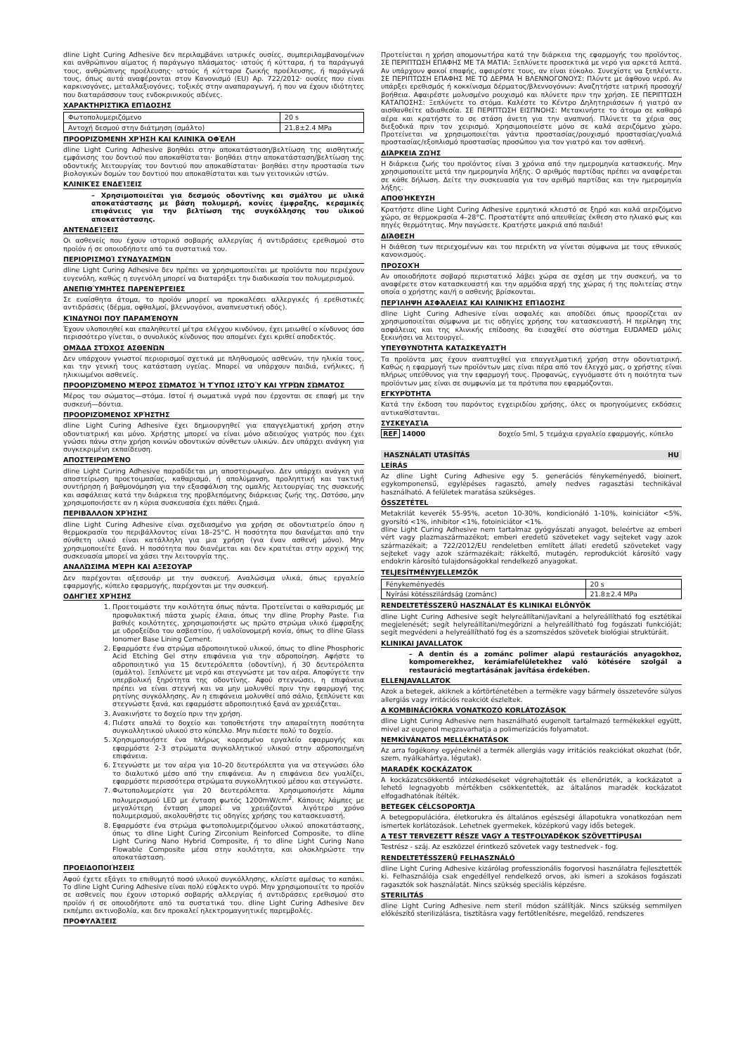dline Light Curing Adhesive δεν περιλαμβάνει ιατρικές ουσίες, συμπεριλαμβανομένων και ανθρώπινου αίματος ή παράγωγο πλάσματος· ιστούς ή κύτταρα, ή τα παράγωγά τους, ανθρώπινης προέλευσης· ιστούς ή κύτταρα ζωικής προέλευσης, ή παράγωγά τους, όπως αυτά αναφέρονται στον Κανονισμό (EU) Αρ. 722/2012· ουσίες που είναι καρκινογόνες, μεταλλαξιογόνες, τοξικές στην αναπαραγωγή, ή που να έχουν ιδιότητες που διαταράσσουν τους ενδοκρινικούς αδένες.
ΧΑΡΑΚΤΗΡΙΣΤΙΚΆ ΕΠΊΔΟΣΗΣ
| Φωτοπολυμεριζόμενο | 20 s |
| Αντοχή δεσμού στην διάτμηση (σμάλτο) | 21.8±2.4 MPa |
ΠΡΟΟΡΙΖΌΜΕΝΗ ΧΡΉΣΗ ΚΑΙ ΚΛΙΝΙΚΆ ΟΦΈΛΗ
dline Light Curing Adhesive βοηθάει στην αποκατάσταση/βελτίωση της αισθητικής εμφάνισης του δοντιού που αποκαθίσταται· βοηθάει στην αποκατάσταση/βελτίωση της οδοντικής λειτουργίας του δοντιού που αποκαθίσταται· βοηθάει στην προστασία των βιολογικών δομών του δοντιού που αποκαθίσταται και των γειτονικών ιστών.
ΚΛΙΝΙΚΈΣ ΕΝΔΕΊΞΕΙΣ
– Χρησιμοποιείται για δεσμούς οδοντίνης και σμάλτου με υλικά αποκατάστασης με βάση πολυμερή, κονίες έμφραξης, κεραμικές επιφάνειες για την βελτίωση της συγκόλλησης του υλικού αποκατάστασης.
ΑΝΤΕΝΔΕΊΞΕΙΣ
Οι ασθενείς που έχουν ιστορικό σοβαρής αλλεργίας ή αντιδράσεις ερεθισμού στο προϊόν ή σε οποιοδήποτε από τα συστατικά του.
ΠΕΡΙΟΡΙΣΜΟΊ ΣΥΝΔΥΑΣΜΏΝ
dline Light Curing Adhesive δεν πρέπει να χρησιμοποιείται με προϊόντα που περιέχουν ευγενόλη, καθώς η ευγενόλη μπορεί να διαταράξει την διαδικασία του πολυμερισμού.
ΑΝΕΠΙΘΎΜΗΤΕΣ ΠΑΡΕΝΈΡΓΕΙΕΣ
Σε ευαίσθητα άτομα, το προϊόν μπορεί να προκαλέσει αλλεργικές ή ερεθιστικές αντιδράσεις (δέρμα, οφθαλμοί, βλεννογόνοι, αναπνευστική οδός).
ΚΊΝΔΥΝΟΙ ΠΟΥ ΠΑΡΑΜΈΝΟΥΝ
Έχουν υλοποιηθεί και επαληθευτεί μέτρα ελέγχου κινδύνου, έχει μειωθεί ο κίνδυνος όσο περισσότερο γίνεται, ο συνολικός κίνδυνος που απομένει έχει κριθεί αποδεκτός.
ΟΜΆΔΑ ΣΤΌΧΟΣ ΑΣΘΕΝΏΝ
Δεν υπάρχουν γνωστοί περιορισμοί σχετικά με πληθυσμούς ασθενών, την ηλικία τους, και την γενική τους κατάσταση υγείας. Μπορεί να υπάρχουν παιδιά, ενήλικες, ή ηλικιωμένοι ασθενείς.
ΠΡΟΟΡΙΖΌΜΕΝΟ ΜΈΡΟΣ ΣΏΜΑΤΟΣ Ή ΤΎΠΟΣ ΙΣΤΟΎ ΚΑΙ ΥΓΡΏΝ ΣΏΜΑΤΟΣ
Μέρος του σώματος—στόμα. Ιστοί ή σωματικά υγρά που έρχονται σε επαφή με την συσκευή—δόντια.
ΠΡΟΟΡΙΖΌΜΕΝΟΣ ΧΡΉΣΤΗΣ
dline Light Curing Adhesive έχει δημιουργηθεί για επαγγελματική χρήση στην οδοντιατρική και μόνο. Χρήστης μπορεί να είναι μόνο αδειούχος γιατρός που έχει γνώσει πάνω στην χρήση κοινών οδοντικών σύνθετων υλικών. Δεν υπάρχει ανάγκη για συγκεκριμένη εκπαίδευση.
ΑΠΟΣΤΕΙΡΩΜΈΝΟ
dline Light Curing Adhesive παραδίδεται μη αποστειρωμένο. Δεν υπάρχει ανάγκη για αποστείρωση προετοιμασίας, καθαρισμό, ή απολύμανση, προληπτική και τακτική συντήρηση ή βαθμονόμηση για την εξασφάλιση της ομαλής λειτουργίας της συσκευής και ασφάλειας κατά την διάρκεια της προβλεπόμενης διάρκειας ζωής της. Ωστόσο, μην χρησιμοποιήσετε αν η κύρια συσκευασία έχει πάθει ζημιά.
ΠΕΡΙΒΆΛΛΟΝ ΧΡΉΣΗΣ
dline Light Curing Adhesive είναι σχεδιασμένο για χρήση σε οδοντιατρείο όπου η θερμοκρασία του περιβάλλοντος είναι 18–25°C. Η ποσότητα που διανέμεται από την σύνθετη υλικό είναι κατάλληλη για μια χρήση (για έναν ασθενή μόνο). Μην χρησιμοποιείτε ξανά. Η ποσότητα που διανέμεται και δεν κρατιέται στην αρχική της συσκευασία μπορεί να χάσει την λειτουργία της.
ΑΝΑΛΏΣΙΜΑ ΜΈΡΗ ΚΑΙ ΑΞΕΣΟΥΆΡ
Δεν παρέχονται αξεσουάρ με την συσκευή. Αναλώσιμα υλικά, όπως εργαλείο εφαρμογής, κύπελο εφαρμογής, παρέχονται με την συσκευή.
ΟΔΗΓΊΕΣ ΧΡΉΣΗΣ
1. Προετοιμάστε την κοιλότητα όπως πάντα. Προτείνεται ο καθαρισμός με προφυλακτική πάστα χωρίς έλαια, όπως την dline Prophy Paste. Για βαθιές κοιλότητες, χρησιμοποιήστε ως πρώτο στρώμα υλικό έμφραξης με υδροξείδιο του ασβεστίου, ή υαλοϊονομερή κονία, όπως το dline Glass Ionomer Base Lining Cement.
2. Εφαρμόστε ένα στρώμα αδροποιητικού υλικού, όπως το dline Phosphoric Acid Etching Gel στην επιφάνεια για την αδροποίηση. Αφήστε το αδροποιητικό για 15 δευτερόλεπτα (οδοντίνη), ή 30 δευτερόλεπτα (σμάλτο). Ξεπλύνετε με νερό και στεγνώστε με τον αέρα. Αποφύγετε την υπερβολική ξηρότητα της οδοντίνης. Αφού στεγνώσει, η επιφάνεια πρέπει να είναι στεγνή και να μην μολυνθεί πριν την εφαρμογή της ρητίνης συγκόλλησης. Αν η επιφάνεια μολυνθεί από σάλιο, ξεπλύνετε και στεγνώστε ξανά, και εφαρμόστε αδροποιητικό ξανά αν χρειάζεται.
3. Ανακινήστε το δοχείο πριν την χρήση.
4. Πιέστε απαλά το δοχείο και τοποθετήστε την απαραίτητη ποσότητα συγκολλητικού υλικού στο κύπελλο. Μην πιέσετε πολύ το δοχείο.
5. Χρησιμοποιήστε ένα πλήρως κορεσμένο εργαλείο εφαρμογής και εφαρμόστε 2-3 στρώματα συγκολλητικού υλικού στην αδροποιημένη επιφάνεια.
6. Στεγνώστε με τον αέρα για 10–20 δευτερόλεπτα για να στεγνώσει όλο το διαλυτικό μέσο από την επιφάνεια. Αν η επιφάνεια δεν γυαλίζει, εφαρμόστε περισσότερα στρώματα συγκολλητικού μέσου και στεγνώστε.
7. Φωτοπολυμερίστε για 20 δευτερόλεπτα. Χρησιμοποιήστε λάμπα πολυμερισμού LED με ένταση φωτός 1200mW/cm<sup>2</sup>. Κάποιες λάμπες με μεγαλύτερη ένταση μπορεί να χρειάζονται λιγότερο χρόνο πολυμερισμού, ακολουθήστε τις οδηγίες χρήσης του κατασκευαστή.
8. Εφαρμόστε ένα στρώμα φωτοπολυμεριζόμενου υλικού αποκατάστασης, όπως το dline Light Curing Zirconium Reinforced Composite, το dline Light Curing Nano Hybrid Composite, ή το dline Light Curing Nano Flowable Composite μέσα στην κοιλότητα, και ολοκληρώστε την αποκατάσταση.
ΠΡΟΕΙΔΟΠΟΙΉΣΕΙΣ
Αφού έχετε εξάγει το επιθυμητό ποσό υλικού συγκόλλησης, κλείστε αμέσως το καπάκι. Το dline Light Curing Adhesive είναι πολύ εύφλεκτο υγρό. Μην χρησιμοποιείτε το προϊόν σε ασθενείς που έχουν ιστορικό σοβαρής αλλεργίας ή αντιδράσεις ερεθισμού στο προϊόν ή σε οποιοδήποτε από τα συστατικά του. dline Light Curing Adhesive δεν εκπέμπει ακτινοβολία, και δεν προκαλεί ηλεκτρομαγνητικές παρεμβολές.
ΠΡΟΦΥΛΆΞΕΙΣ
Προτείνεται η χρήση απομονωτήρα κατά την διάρκεια της εφαρμογής του προϊόντος. ΣΕ ΠΕΡΙΠΤΩΣΗ ΕΠΑΦΗΣ ΜΕ ΤΑ ΜΑΤΙΑ: Ξεπλύνετε προσεκτικά με νερό για αρκετά λεπτά. Αν υπάρχουν φακοί επαφής, αφαιρέστε τους, αν είναι εύκολο. Συνεχίστε να ξεπλένετε. ΣΕ ΠΕΡΙΠΤΩΣΗ ΕΠΑΦΗΣ ΜΕ ΤΟ ΔΕΡΜΑ Ή ΒΛΕΝΝΟΓΟΝΟΥΣ: Πλύντε με άφθονο νερό. Αν υπάρξει ερεθισμός ή κοκκίνισμα δέρματος/βλεννογόνων: Αναζητήστε ιατρική προσοχή/βοήθεια. Αφαιρέστε μολυσμένο ρουχισμό και πλύνετε πριν την χρήση. ΣΕ ΠΕΡΙΠΤΩΣΗ ΚΑΤΑΠΟΣΗΣ: Ξεπλύνετε το στόμα. Καλέστε το Κέντρο Δηλητηριάσεων ή γιατρό αν αισθανθείτε αδιαθεσία. ΣΕ ΠΕΡΙΠΤΩΣΗ ΕΙΣΠΝΟΗΣ: Μετακινήστε το άτομο σε καθαρό αέρα και κρατήστε το σε στάση άνετη για την αναπνοή. Πλύνετε τα χέρια σας διεξοδικά πριν τον χειρισμό. Χρησιμοποιείστε μόνο σε καλά αεριζόμενο χώρο. Προτείνεται να χρησιμοποιείται γάντια προστασίας/ρουχισμό προστασίας/γυαλιά προστασίας/εξοπλισμό προστασίας προσώπου για τον γιατρό και τον ασθενή.
ΔΙΆΡΚΕΙΑ ΖΩΉΣ
Η διάρκεια ζωής του προϊόντος είναι 3 χρόνια από την ημερομηνία κατασκευής. Μην χρησιμοποιείτε μετά την ημερομηνία λήξης. Ο αριθμός παρτίδας πρέπει να αναφέρεται σε κάθε δήλωση. Δείτε την συσκευασία για τον αριθμό παρτίδας και την ημερομηνία λήξης.
ΑΠΟΘΉΚΕΥΣΗ
Κρατήστε dline Light Curing Adhesive ερμητικά κλειστό σε ξηρό και καλά αεριζόμενο χώρο, σε θερμοκρασία 4–28°C. Προστατέψτε από απευθείας έκθεση στο ηλιακό φως και πηγές θερμότητας. Μην παγώσετε. Κρατήστε μακριά από παιδιά!
ΔΙΆΘΕΣΗ
Η διάθεση των περιεχομένων και του περιέκτη να γίνεται σύμφωνα με τους εθνικούς κανονισμούς.
ΠΡΟΣΟΧΉ
Αν οποιοδήποτε σοβαρό περιστατικό λάβει χώρα σε σχέση με την συσκευή, να το αναφέρετε στον κατασκευαστή και την αρμόδια αρχή της χώρας ή της πολιτείας στην οποία ο χρήστης και/ή ο ασθενής βρίσκονται.
ΠΕΡΊΛΗΨΗ ΑΣΦΆΛΕΙΑΣ ΚΑΙ ΚΛΙΝΙΚΉΣ ΕΠΊΔΟΣΗΣ
dline Light Curing Adhesive είναι ασφαλές και αποδίδει όπως προορίζεται αν χρησιμοποιείται σύμφωνα με τις οδηγίες χρήσης του κατασκευαστή. Η περίληψη της ασφάλειας και της κλινικής επίδοσης θα εισαχθεί στο σύστημα EUDAMED μόλις ξεκινήσει να λειτουργεί.
ΥΠΕΥΘΥΝΌΤΗΤΑ ΚΑΤΑΣΚΕΥΑΣΤΉ
Τα προϊόντα μας έχουν αναπτυχθεί για επαγγελματική χρήση στην οδοντιατρική. Καθώς η εφαρμογή των προϊόντων μας είναι πέρα από τον έλεγχό μας, ο χρήστης είναι πλήρως υπεύθυνος για την εφαρμογή τους. Προφανώς, εγγυόμαστε ότι η ποιότητα των προϊόντων μας είναι σε συμφωνία με τα πρότυπα που εφαρμόζονται.
ΕΓΚΥΡΌΤΗΤΑ
Κατά την έκδοση του παρόντος εγχειριδίου χρήσης, όλες οι προηγούμενες εκδόσεις αντικαθίστανται.
ΣΥΣΚΕΥΑΣΊΑ
REF 14000 δοχείο 5ml, 5 τεμάχια εργαλείο εφαρμογής, κύπελο
HASZNÁLATI UTASÍTÁS HU
LEÍRÁS
Az dline Light Curing Adhesive egy 5. generációs fénykeményedő, bioinert, egykomponensű, egylépéses ragasztó, amely nedves ragasztási technikával használható. A felületek maratása szükséges.
ÖSSZETÉTEL
Metakrilát keverék 55-95%, aceton 10-30%, kondicionáló 1-10%, koiniciátor <5%, gyorsító <1%, inhibitor <1%, fotoiniciátor <1%.
dline Light Curing Adhesive nem tartalmaz gyógyászati anyagot, beleértve az emberi vért vagy plazmaszármazékot; emberi eredetű szöveteket vagy sejteket vagy azok származékait; a 722/2012/EU rendeletben említett állati eredetű szöveteket vagy sejteket vagy azok származékait; rákkeltő, mutagén, reprodukciót károsító vagy endokrin károsító tulajdonságokkal rendelkező anyagokat.
TELJESÍTMÉNYJELLEMZŐK
| Fénykeményedés | 20 s |
| Nyírási kötésszilárdság (zománc) | 21.8±2.4 MPa |
RENDELTETÉSSZERŰ HASZNÁLAT ÉS KLINIKAI ELŐNYÖK
dline Light Curing Adhesive segít helyreállítani/javítani a helyreállítható fog esztétikai megjelenését; segít helyreállítani/megőrizni a helyreállítható fog fogászati funkcióját; segít megvédeni a helyreállítható fog és a szomszédos szövetek biológiai struktúráit.
KLINIKAI JAVALLATOK
– A dentin és a zománc polimer alapú restaurációs anyagokhoz, kompomerekhez, kerámiafelületekhez való kötésére szolgál a restauráció megtartásának javítása érdekében.
ELLENJAVALLATOK
Azok a betegek, akiknek a kórtörténetében a termékre vagy bármely összetevőre súlyos allergiás vagy irritációs reakciót észleltek.
A KOMBINÁCIÓKRA VONATKOZÓ KORLÁTOZÁSOK
dline Light Curing Adhesive nem használható eugenolt tartalmazó termékekkel együtt, mivel az eugenol megzavarhatja a polimerizációs folyamatot.
NEMKÍVÁNATOS MELLÉKHATÁSOK
Az arra fogékony egyéneknél a termék allergiás vagy irritációs reakciókat okozhat (bőr, szem, nyálkahártya, légutak).
MARADÉK KOCKÁZATOK
A kockázatcsökkentő intézkedéseket végrehajtották és ellenőrizték, a kockázatot a lehető legnagyobb mértékben csökkentették, az általános maradék kockázatot elfogadhatónak ítélték.
BETEGEK CÉLCSOPORTJA
A betegpopulációra, életkorukra és általános egészségi állapotukra vonatkozóan nem ismertek korlátozások. Lehetnek gyermekek, középkorú vagy idős betegek.
A TEST TERVEZETT RÉSZE VAGY A TESTFOLYADÉKOK SZÖVETTÍPUSAI
Testrész - száj. Az eszközzel érintkező szövetek vagy testnedvek - fog.
RENDELTETÉSSZERŰ FELHASZNÁLÓ
dline Light Curing Adhesive kizárólag professzionális fogorvosi használatra fejlesztették ki. Felhasználója csak engedéllyel rendelkező orvos, aki ismeri a szokásos fogászati ragasztók sok használatát. Nincs szükség speciális képzésre.
STERILITÁS
dline Light Curing Adhesive nem steril módon szállítják. Nincs szükség semmilyen előkészítő sterilizálásra, tisztításra vagy fertőtlenítésre, megelőző, rendszeres